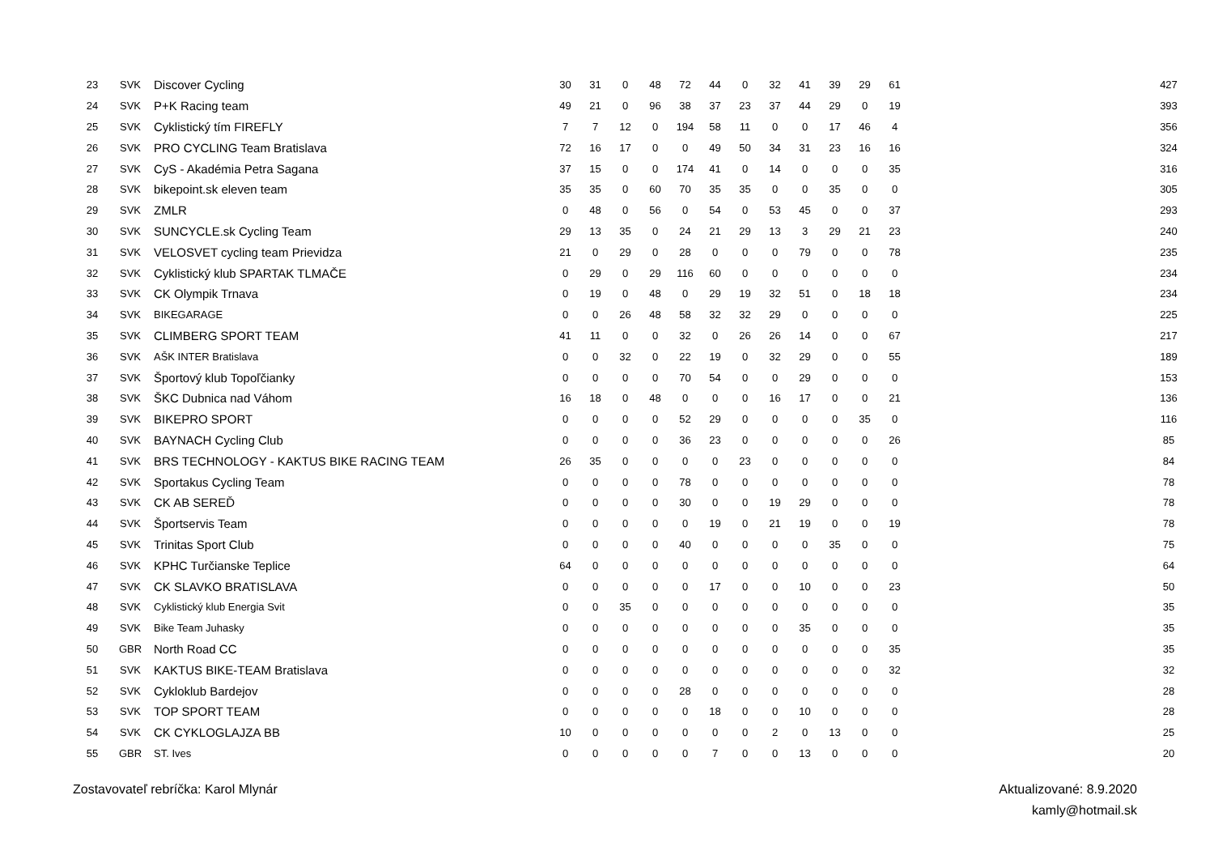| 23 | SVK | Discover Cycling | 30 | 31 | 0 | 48 | 72 | 44 | 0 | 32 | 41 | 39 | 29 | 61 | | | 427 |
| 24 | SVK | P+K Racing team | 49 | 21 | 0 | 96 | 38 | 37 | 23 | 37 | 44 | 29 | 0 | 19 | | | 393 |
| 25 | SVK | Cyklistický tím FIREFLY | 7 | 7 | 12 | 0 | 194 | 58 | 11 | 0 | 0 | 17 | 46 | 4 | | | 356 |
| 26 | SVK | PRO CYCLING Team Bratislava | 72 | 16 | 17 | 0 | 0 | 49 | 50 | 34 | 31 | 23 | 16 | 16 | | | 324 |
| 27 | SVK | CyS - Akadémia Petra Sagana | 37 | 15 | 0 | 0 | 174 | 41 | 0 | 14 | 0 | 0 | 0 | 35 | | | 316 |
| 28 | SVK | bikepoint.sk eleven team | 35 | 35 | 0 | 60 | 70 | 35 | 35 | 0 | 0 | 35 | 0 | 0 | | | 305 |
| 29 | SVK | ZMLR | 0 | 48 | 0 | 56 | 0 | 54 | 0 | 53 | 45 | 0 | 0 | 37 | | | 293 |
| 30 | SVK | SUNCYCLE.sk Cycling Team | 29 | 13 | 35 | 0 | 24 | 21 | 29 | 13 | 3 | 29 | 21 | 23 | | | 240 |
| 31 | SVK | VELOSVET cycling team Prievidza | 21 | 0 | 29 | 0 | 28 | 0 | 0 | 0 | 79 | 0 | 0 | 78 | | | 235 |
| 32 | SVK | Cyklistický klub SPARTAK TLMAČE | 0 | 29 | 0 | 29 | 116 | 60 | 0 | 0 | 0 | 0 | 0 | 0 | | | 234 |
| 33 | SVK | CK Olympik Trnava | 0 | 19 | 0 | 48 | 0 | 29 | 19 | 32 | 51 | 0 | 18 | 18 | | | 234 |
| 34 | SVK | BIKEGARAGE | 0 | 0 | 26 | 48 | 58 | 32 | 32 | 29 | 0 | 0 | 0 | 0 | | | 225 |
| 35 | SVK | CLIMBERG SPORT TEAM | 41 | 11 | 0 | 0 | 32 | 0 | 26 | 26 | 14 | 0 | 0 | 67 | | | 217 |
| 36 | SVK | AŠK INTER Bratislava | 0 | 0 | 32 | 0 | 22 | 19 | 0 | 32 | 29 | 0 | 0 | 55 | | | 189 |
| 37 | SVK | Športový klub Topoľčianky | 0 | 0 | 0 | 0 | 70 | 54 | 0 | 0 | 29 | 0 | 0 | 0 | | | 153 |
| 38 | SVK | ŠKC Dubnica nad Váhom | 16 | 18 | 0 | 48 | 0 | 0 | 0 | 16 | 17 | 0 | 0 | 21 | | | 136 |
| 39 | SVK | BIKEPRO SPORT | 0 | 0 | 0 | 0 | 52 | 29 | 0 | 0 | 0 | 0 | 35 | 0 | | | 116 |
| 40 | SVK | BAYNACH Cycling Club | 0 | 0 | 0 | 0 | 36 | 23 | 0 | 0 | 0 | 0 | 0 | 26 | | | 85 |
| 41 | SVK | BRS TECHNOLOGY - KAKTUS BIKE RACING TEAM | 26 | 35 | 0 | 0 | 0 | 0 | 23 | 0 | 0 | 0 | 0 | 0 | | | 84 |
| 42 | SVK | Sportakus Cycling Team | 0 | 0 | 0 | 0 | 78 | 0 | 0 | 0 | 0 | 0 | 0 | 0 | | | 78 |
| 43 | SVK | CK AB SEREĎ | 0 | 0 | 0 | 0 | 30 | 0 | 0 | 19 | 29 | 0 | 0 | 0 | | | 78 |
| 44 | SVK | Športservis Team | 0 | 0 | 0 | 0 | 0 | 19 | 0 | 21 | 19 | 0 | 0 | 19 | | | 78 |
| 45 | SVK | Trinitas Sport Club | 0 | 0 | 0 | 0 | 40 | 0 | 0 | 0 | 0 | 35 | 0 | 0 | | | 75 |
| 46 | SVK | KPHC Turčianske Teplice | 64 | 0 | 0 | 0 | 0 | 0 | 0 | 0 | 0 | 0 | 0 | 0 | | | 64 |
| 47 | SVK | CK SLAVKO BRATISLAVA | 0 | 0 | 0 | 0 | 0 | 17 | 0 | 0 | 10 | 0 | 0 | 23 | | | 50 |
| 48 | SVK | Cyklistický klub Energia Svit | 0 | 0 | 35 | 0 | 0 | 0 | 0 | 0 | 0 | 0 | 0 | 0 | | | 35 |
| 49 | SVK | Bike Team Juhasky | 0 | 0 | 0 | 0 | 0 | 0 | 0 | 0 | 35 | 0 | 0 | 0 | | | 35 |
| 50 | GBR | North Road CC | 0 | 0 | 0 | 0 | 0 | 0 | 0 | 0 | 0 | 0 | 0 | 35 | | | 35 |
| 51 | SVK | KAKTUS BIKE-TEAM Bratislava | 0 | 0 | 0 | 0 | 0 | 0 | 0 | 0 | 0 | 0 | 0 | 32 | | | 32 |
| 52 | SVK | Cykloklub Bardejov | 0 | 0 | 0 | 0 | 28 | 0 | 0 | 0 | 0 | 0 | 0 | 0 | | | 28 |
| 53 | SVK | TOP SPORT TEAM | 0 | 0 | 0 | 0 | 0 | 18 | 0 | 0 | 10 | 0 | 0 | 0 | | | 28 |
| 54 | SVK | CK CYKLOGLAJZA BB | 10 | 0 | 0 | 0 | 0 | 0 | 0 | 2 | 0 | 13 | 0 | 0 | | | 25 |
| 55 | GBR | ST. Ives | 0 | 0 | 0 | 0 | 0 | 7 | 0 | 0 | 13 | 0 | 0 | 0 | | | 20 |
Zostavovateľ rebríčka: Karol Mlynár
Aktualizované: 8.9.2020
kamly@hotmail.sk